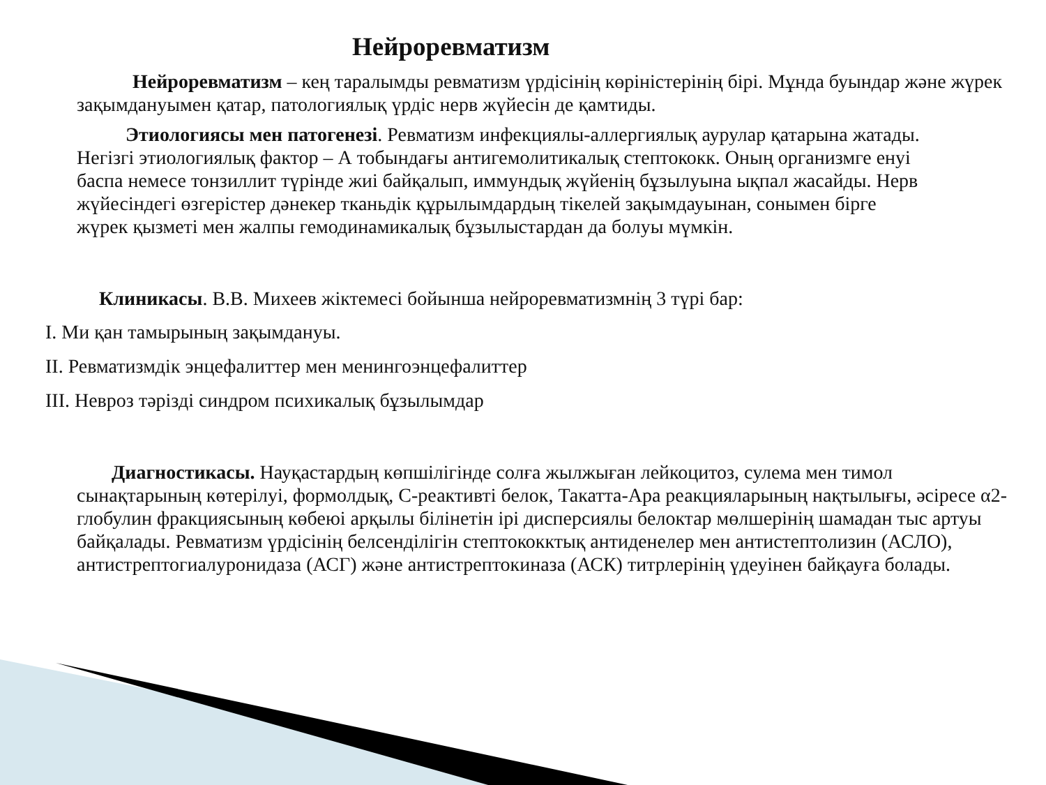Нейроревматизм
Нейроревматизм – кең таралымды ревматизм үрдісінің көріністерінің бірі. Мұнда буындар және жүрек зақымдануымен қатар, патологиялық үрдіс нерв жүйесін де қамтиды.
Этиологиясы мен патогенезі. Ревматизм инфекциялы-аллергиялық аурулар қатарына жатады. Негізгі этиологиялық фактор – А тобындағы антигемолитикалық стептококк. Оның организмге енуі баспа немесе тонзиллит түрінде жиі байқалып, иммундық жүйенің бұзылуына ықпал жасайды. Нерв жүйесіндегі өзгерістер дәнекер тканьдік құрылымдардың тікелей зақымдауынан, сонымен бірге жүрек қызметі мен жалпы гемодинамикалық бұзылыстардан да болуы мүмкін.
Клиникасы. В.В. Михеев жіктемесі бойынша нейроревматизмнің 3 түрі бар:
I. Ми қан тамырының зақымдануы.
II. Ревматизмдік энцефалиттер мен менингоэнцефалиттер
III. Невроз тәрізді синдром психикалық бұзылымдар
Диагностикасы. Науқастардың көпшілігінде солға жылжыған лейкоцитоз, сулема мен тимол сынақтарының көтерілуі, формолдық, С-реактивті белок, Такатта-Ара реакцияларының нақтылығы, әсіресе α2- глобулин фракциясының көбеюі арқылы білінетін ірі дисперсиялы белоктар мөлшерінің шамадан тыс артуы байқалады. Ревматизм үрдісінің белсенділігін стептококктық антиденелер мен антистептолизин (АСЛО), антистрептогиалуронидаза (АСГ) және антистрептокиназа (АСК) титрлерінің үдеуінен байқауға болады.